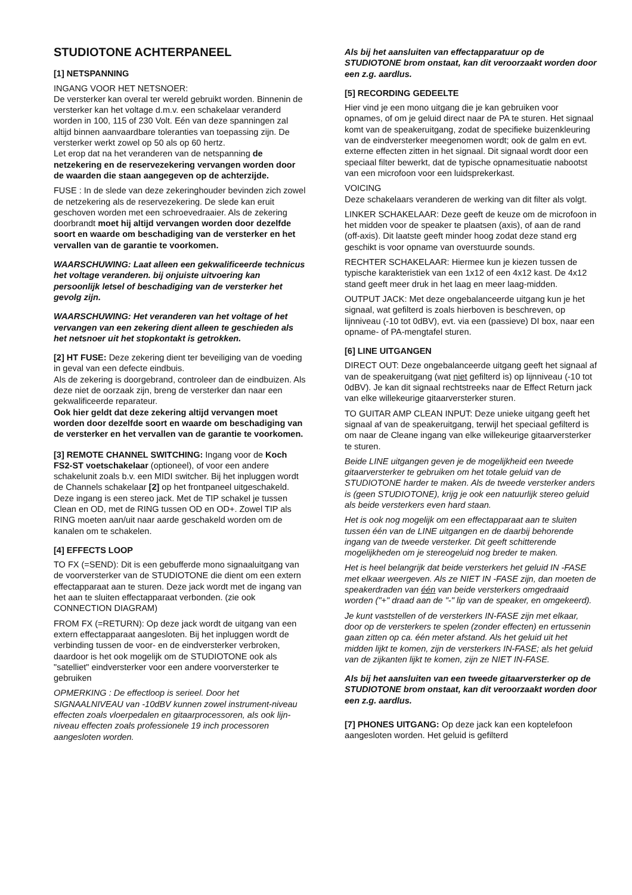STUDIOTONE ACHTERPANEEL
[1] NETSPANNING
INGANG VOOR HET NETSNOER:
De versterker kan overal ter wereld gebruikt worden. Binnenin de versterker kan het voltage d.m.v. een schakelaar veranderd worden in 100, 115 of 230 Volt. Eén van deze spanningen zal altijd binnen aanvaardbare toleranties van toepassing zijn. De versterker werkt zowel op 50 als op 60 hertz.
Let erop dat na het veranderen van de netspanning de netzekering en de reservezekering vervangen worden door de waarden die staan aangegeven op de achterzijde.
FUSE : In de slede van deze zekeringhouder bevinden zich zowel de netzekering als de reservezekering. De slede kan eruit geschoven worden met een schroevedraaier. Als de zekering doorbrandt moet hij altijd vervangen worden door dezelfde soort en waarde om beschadiging van de versterker en het vervallen van de garantie te voorkomen.
WAARSCHUWING: Laat alleen een gekwalificeerde technicus het voltage veranderen. bij onjuiste uitvoering kan persoonlijk letsel of beschadiging van de versterker het gevolg zijn.
WAARSCHUWING: Het veranderen van het voltage of het vervangen van een zekering dient alleen te geschieden als het netsnoer uit het stopkontakt is getrokken.
[2] HT FUSE: Deze zekering dient ter beveiliging van de voeding in geval van een defecte eindbuis.
Als de zekering is doorgebrand, controleer dan de eindbuizen. Als deze niet de oorzaak zijn, breng de versterker dan naar een gekwalificeerde reparateur.
Ook hier geldt dat deze zekering altijd vervangen moet worden door dezelfde soort en waarde om beschadiging van de versterker en het vervallen van de garantie te voorkomen.
[3] REMOTE CHANNEL SWITCHING: Ingang voor de Koch FS2-ST voetschakelaar (optioneel), of voor een andere schakelunit zoals b.v. een MIDI switcher. Bij het inpluggen wordt de Channels schakelaar [2] op het frontpaneel uitgeschakeld.
Deze ingang is een stereo jack. Met de TIP schakel je tussen Clean en OD, met de RING tussen OD en OD+. Zowel TIP als RING moeten aan/uit naar aarde geschakeld worden om de kanalen om te schakelen.
[4] EFFECTS LOOP
TO FX (=SEND): Dit is een gebufferde mono signaaluitgang van de voorversterker van de STUDIOTONE die dient om een extern effectapparaat aan te sturen. Deze jack wordt met de ingang van het aan te sluiten effectapparaat verbonden. (zie ook CONNECTION DIAGRAM)
FROM FX (=RETURN): Op deze jack wordt de uitgang van een extern effectapparaat aangesloten. Bij het inpluggen wordt de verbinding tussen de voor- en de eindversterker verbroken, daardoor is het ook mogelijk om de STUDIOTONE ook als "satelliet" eindversterker voor een andere voorversterker te gebruiken
OPMERKING : De effectloop is serieel. Door het SIGNAALNIVEAU van -10dBV kunnen zowel instrument-niveau effecten zoals vloerpedalen en gitaarprocessoren, als ook lijn-niveau effecten zoals professionele 19 inch processoren aangesloten worden.
Als bij het aansluiten van effectapparatuur op de STUDIOTONE brom onstaat, kan dit veroorzaakt worden door een z.g. aardlus.
[5] RECORDING GEDEELTE
Hier vind je een mono uitgang die je kan gebruiken voor opnames, of om je geluid direct naar de PA te sturen. Het signaal komt van de speakeruitgang, zodat de specifieke buizenkleuring van de eindversterker meegenomen wordt; ook de galm en evt. externe effecten zitten in het signaal. Dit signaal wordt door een speciaal filter bewerkt, dat de typische opnamesituatie nabootst van een microfoon voor een luidsprekerkast.
VOICING
Deze schakelaars veranderen de werking van dit filter als volgt.
LINKER SCHAKELAAR: Deze geeft de keuze om de microfoon in het midden voor de speaker te plaatsen (axis), of aan de rand (off-axis). Dit laatste geeft minder hoog zodat deze stand erg geschikt is voor opname van overstuurde sounds.
RECHTER SCHAKELAAR: Hiermee kun je kiezen tussen de typische karakteristiek van een 1x12 of een 4x12 kast. De 4x12 stand geeft meer druk in het laag en meer laag-midden.
OUTPUT JACK: Met deze ongebalanceerde uitgang kun je het signaal, wat gefilterd is zoals hierboven is beschreven, op lijnniveau (-10 tot 0dBV), evt. via een (passieve) DI box, naar een opname- of PA-mengtafel sturen.
[6] LINE UITGANGEN
DIRECT OUT: Deze ongebalanceerde uitgang geeft het signaal af van de speakeruitgang (wat niet gefilterd is) op lijnniveau (-10 tot 0dBV). Je kan dit signaal rechtstreeks naar de Effect Return jack van elke willekeurige gitaarversterker sturen.
TO GUITAR AMP CLEAN INPUT: Deze unieke uitgang geeft het signaal af van de speakeruitgang, terwijl het speciaal gefilterd is om naar de Cleane ingang van elke willekeurige gitaarversterker te sturen.
Beide LINE uitgangen geven je de mogelijkheid een tweede gitaarversterker te gebruiken om het totale geluid van de STUDIOTONE harder te maken. Als de tweede versterker anders is (geen STUDIOTONE), krijg je ook een natuurlijk stereo geluid als beide versterkers even hard staan.
Het is ook nog mogelijk om een effectapparaat aan te sluiten tussen één van de LINE uitgangen en de daarbij behorende ingang van de tweede versterker. Dit geeft schitterende mogelijkheden om je stereogeluid nog breder te maken.
Het is heel belangrijk dat beide versterkers het geluid IN -FASE met elkaar weergeven. Als ze NIET IN -FASE zijn, dan moeten de speakerdraden van één van beide versterkers omgedraaid worden ("+" draad aan de "-" lip van de speaker, en omgekeerd).
Je kunt vaststellen of de versterkers IN-FASE zijn met elkaar, door op de versterkers te spelen (zonder effecten) en ertussenin gaan zitten op ca. één meter afstand. Als het geluid uit het midden lijkt te komen, zijn de versterkers IN-FASE; als het geluid van de zijkanten lijkt te komen, zijn ze NIET IN-FASE.
Als bij het aansluiten van een tweede gitaarversterker op de STUDIOTONE brom onstaat, kan dit veroorzaakt worden door een z.g. aardlus.
[7] PHONES UITGANG: Op deze jack kan een koptelefoon aangesloten worden. Het geluid is gefilterd